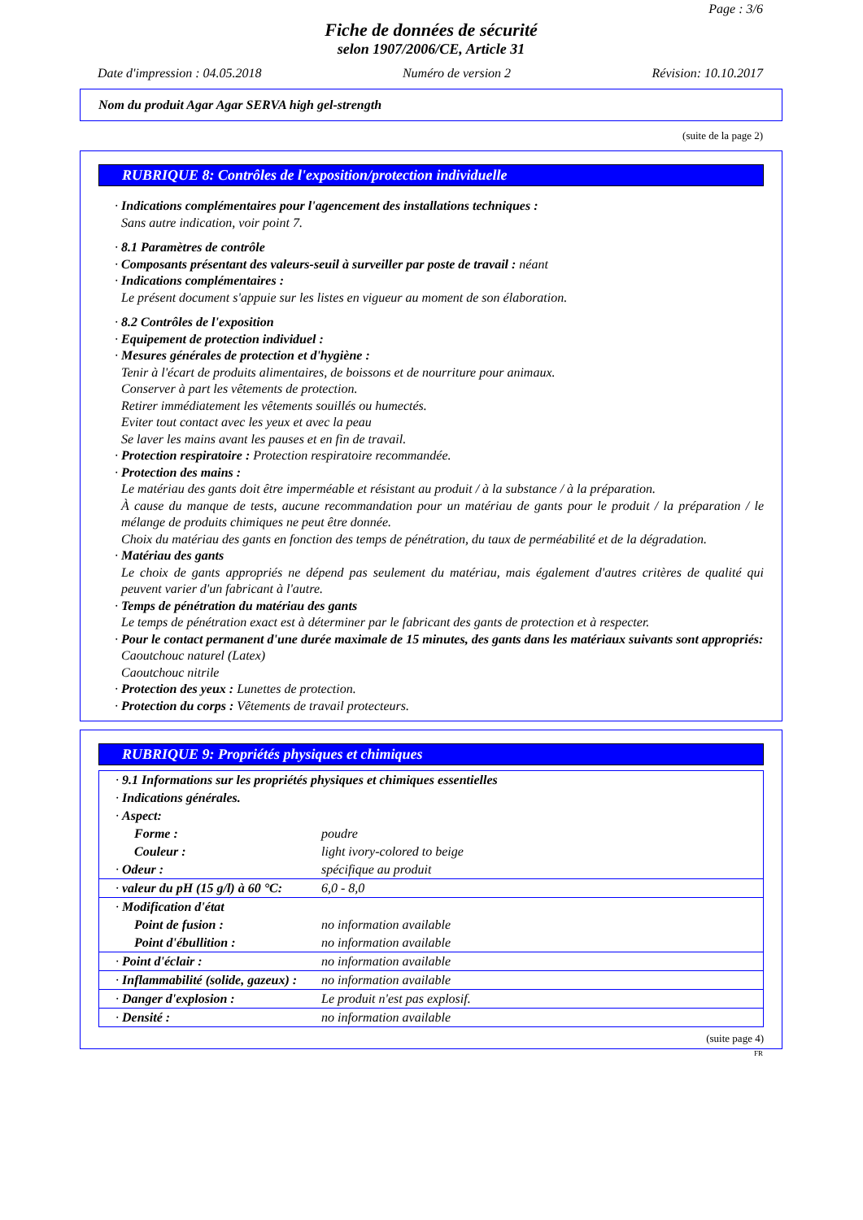Page : 3/6
Fiche de données de sécurité
selon 1907/2006/CE, Article 31
Date d'impression : 04.05.2018 Numéro de version 2 Révision: 10.10.2017
Nom du produit Agar Agar SERVA high gel-strength
(suite de la page 2)
RUBRIQUE 8: Contrôles de l'exposition/protection individuelle
· Indications complémentaires pour l'agencement des installations techniques :
Sans autre indication, voir point 7.
· 8.1 Paramètres de contrôle
· Composants présentant des valeurs-seuil à surveiller par poste de travail : néant
· Indications complémentaires :
Le présent document s'appuie sur les listes en vigueur au moment de son élaboration.
· 8.2 Contrôles de l'exposition
· Equipement de protection individuel :
· Mesures générales de protection et d'hygiène :
Tenir à l'écart de produits alimentaires, de boissons et de nourriture pour animaux.
Conserver à part les vêtements de protection.
Retirer immédiatement les vêtements souillés ou humectés.
Eviter tout contact avec les yeux et avec la peau
Se laver les mains avant les pauses et en fin de travail.
· Protection respiratoire : Protection respiratoire recommandée.
· Protection des mains :
Le matériau des gants doit être imperméable et résistant au produit / à la substance / à la préparation.
À cause du manque de tests, aucune recommandation pour un matériau de gants pour le produit / la préparation / le mélange de produits chimiques ne peut être donnée.
Choix du matériau des gants en fonction des temps de pénétration, du taux de perméabilité et de la dégradation.
· Matériau des gants
Le choix de gants appropriés ne dépend pas seulement du matériau, mais également d'autres critères de qualité qui peuvent varier d'un fabricant à l'autre.
· Temps de pénétration du matériau des gants
Le temps de pénétration exact est à déterminer par le fabricant des gants de protection et à respecter.
· Pour le contact permanent d'une durée maximale de 15 minutes, des gants dans les matériaux suivants sont appropriés:
Caoutchouc naturel (Latex)
Caoutchouc nitrile
· Protection des yeux : Lunettes de protection.
· Protection du corps : Vêtements de travail protecteurs.
RUBRIQUE 9: Propriétés physiques et chimiques
| · 9.1 Informations sur les propriétés physiques et chimiques essentielles | |
| · Indications générales. | |
| · Aspect: | |
| Forme : | poudre |
| Couleur : | light ivory-colored to beige |
| · Odeur : | spécifique au produit |
| · valeur du pH (15 g/l) à 60 °C: | 6,0 - 8,0 |
| · Modification d'état | |
| Point de fusion : | no information available |
| Point d'ébullition : | no information available |
| · Point d'éclair : | no information available |
| · Inflammabilité (solide, gazeux) : | no information available |
| · Danger d'explosion : | Le produit n'est pas explosif. |
| · Densité : | no information available |
(suite page 4)
FR